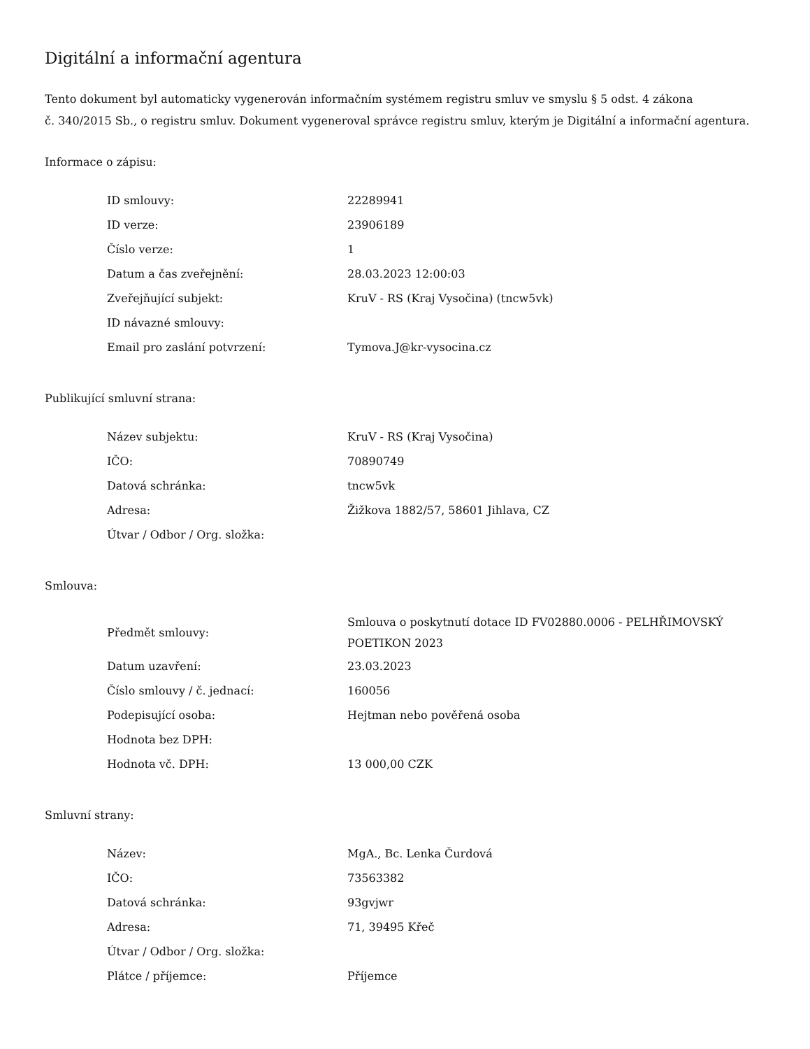Digitální a informační agentura
Tento dokument byl automaticky vygenerován informačním systémem registru smluv ve smyslu § 5 odst. 4 zákona
č. 340/2015 Sb., o registru smluv. Dokument vygeneroval správce registru smluv, kterým je Digitální a informační agentura.
Informace o zápisu:
| ID smlouvy: | 22289941 |
| ID verze: | 23906189 |
| Číslo verze: | 1 |
| Datum a čas zveřejnění: | 28.03.2023 12:00:03 |
| Zveřejňující subjekt: | KruV - RS (Kraj Vysočina) (tncw5vk) |
| ID návazné smlouvy: | |
| Email pro zaslání potvrzení: | Tymova.J@kr-vysocina.cz |
Publikující smluvní strana:
| Název subjektu: | KruV - RS (Kraj Vysočina) |
| IČO: | 70890749 |
| Datová schránka: | tncw5vk |
| Adresa: | Žižkova 1882/57, 58601 Jihlava, CZ |
| Útvar / Odbor / Org. složka: | |
Smlouva:
| Předmět smlouvy: | Smlouva o poskytnutí dotace ID FV02880.0006 - PELHŘIMOVSKÝ POETIKON 2023 |
| Datum uzavření: | 23.03.2023 |
| Číslo smlouvy / č. jednací: | 160056 |
| Podepisující osoba: | Hejtman nebo pověřená osoba |
| Hodnota bez DPH: | |
| Hodnota vč. DPH: | 13 000,00 CZK |
Smluvní strany:
| Název: | MgA., Bc. Lenka Čurdová |
| IČO: | 73563382 |
| Datová schránka: | 93gvjwr |
| Adresa: | 71, 39495 Křeč |
| Útvar / Odbor / Org. složka: | |
| Plátce / příjemce: | Příjemce |